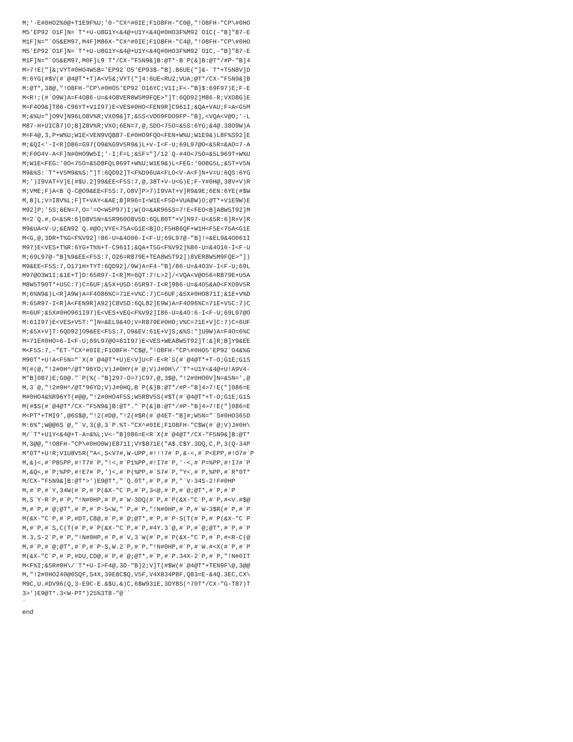M;'-E#0HO2%0@+T1E9F%U;'0-"CX^#0IE;F1O8FH-"C0@,"!O8FH-"CP\#0HO
M5'EP92`O1F]N=`T*+U-U8G1Y<&4@+U1Y<&4Q#0HO3F%M92`O1C(-"B]"87-E
M1F]N="`O5&EM97,M4F]M86X-"CX^#0IE;F1O8FH-"C4@,"!O8FH-"CP\#0HO
M5'EP92`O1F]N=`T*+U-U8G1Y<&4@+U1Y<&4Q#0HO3F%M92`O1C,-"B]"87-E
M1F]N="`O5&EM97,M0F]L9`T*/CX-"F5N9&]B:@T*-B`P(&]B:@T*/#P-"B]4
M>7!E("]&;VYT#0HO4W5B='EP92`O5'EP93$-"B].86UE("]&-`T*+T5N8V]D
M:6YG(#$V(#`@4@T*+T)A<V5&;VYT("]4:6UE<RU2;VUA;@T*/CX-"F5N9&]B
M:@T*,38@,"!O8FH-"CP\#0HO5'EP92`O16YC;V1I;F<-"B]$:69F97)E;F-E
M<R!;(#`O9W)A=F4O86-U=&4O8VER8W5M9FQE>"]T:6QD92]M86-R;VXO8G)E
M=F4O9&]T86-C96YT+V1I97)E<VES#0HO<FEN9R]C961I;&QA+VAU;F=A<G5M
M;&%U="]O9V]N96LO8V%R;VXO9&]T;&5S<VDO9FDO9FP-"B],<VQA<V@O;'-L
M87-H+UIC87)O;B]Z8V%R;VXO;6EN=7,@,SDO<75O=&5S:6YG;&4@.38O9W)A
M=F4@,3,P+W%U;W1E<VEN9VQB87-E#0HO9FQO<FEN+W%U;W1E9&)L8F%S92]E
M;&QI<'-I<R]D86=G97(O9&%G9V5R9&)L+V-I<F-U;69L97@O<&5R=&AO=7-A
M;F0O4V-A<F]N#0HO9W5I;'-I;F=L;&5F="]/12`Q-#4O<75O=&5L969T+W%U
M;W1E<FEG:'0O<75O=&5D8FQL969T+W%U;W1E9&)L<FEG:'0O8G5L;&5T+V5N
M9&%S:`T*+V5M9&%S:"]T:6QD92]T<F%D96UA<FLO<V-A<F]N+V=U:6QS:6YG
M;')I9VAT+V]E(#$U.2]99&EE<F5S:7,@,38T+V-U<G)E;F-Y#0H@,38V+V)R
M;VME;F)A<B`Q-C@O9&EE<F5S:7,O8V]P>7)I9VAT+V]R9&9E;6EN:6YE(#$W
M,B]L;V=I8V%L;F]T+VAY<&AE;B]R96=I<W1E<F5D+VUA8W)O;@T*+V1E9W)E
M92]P;'5S;6EN=7,O='=O<W5P97)I;W(O=&AR965S=7!E<FEO<B]A8W5T92]M
M=2`Q.#,O<&5R:6]D8V5N=&5R960O8V5D:6QL80T*+V]N97-U<&5R:6]R+V]R
M9&UA<V-U;&EN92`Q.#@O;VYE<75A<G1E<B]O;F5H86QF+W1H<F5E<75A<G1E
M<G,@,3DR+T%G<F%V92]!86-U=&4O06-I<F-U;69L97@-"B]!=&EL9&4O061I
M97)E<VES+T%R:6YG+T%%+T-C961I;&QA+T5G<F%V92]%86-U=&4O16-I<F-U
M;69L97@-"B]%9&EE<F5S:7,O26=R879E+TEA8W5T92])8VER8W5M9FQE>"])
M9&EE<F5S:7,O171H+TYT:6QD92]/9W)A=F4-"B]/86-U=&4O3V-I<F-U;69L
M97@O3W1I;&1E+T]D:65R97-I<R]M=6QT:7!L>2]/<VQA<V@O56=R879E+U5A
M8W5T90T*+U5C:7)C=6UF;&5X+U5D:65R97-I<R]986-U=&4O5&AO<FXO9V5R
M;6%N9&)L<R]A9W)A=F4O86%C=71E+V%C:7)C=6UF;&5X#0HO871I;&1E+V%D
M:65R97-I<R]A<FEN9R]A92]C8V5D:6QL82]E9W)A=F4O96%C=71E+V5C:7)C
M=6UF;&5X#0HO961I97)E<VES+VEG<F%V92]I86-U=&4O:6-I<F-U;69L97@O
M:61I97)E<VES+V5T:"]N=&EL9&4O;V=R879E#0HO;V%C=71E+V]C:7)C=6UF
M;&5X+V]T:6QD92]O9&EE<F5S:7,O9&EV:61E+V]S;&%S:"]U9W)A=F4O=6%C
M=71E#0HO=6-I<F-U;69L97@O=61I97)E<VES+WEA8W5T92]T:&]R;B]Y9&EE
M<F5S:7,-"ET-"CX^#0IE;F1O8FH-"C$@,"!O8FH-"CP\#0HO5'EP92`O4&%G
M90T*+U!A<F5N="`X(#`@4@T*+U)E<V]U<F-E<R`S(#`@4@T*+T-O;G1E;G1S
M(#(@,"!2#0H^/@T*96YD;V)J#0HY(#`@;V)J#0H\/`T*+U1Y<&4@+U!A9V4-
M"B]087)E;G0@."`P(%(-"B]297-O=7)C97,@,3$@,"!2#0HO0V]N=&5N=',@
M,3`@,"!2#0H^/@T*96YD;V)J#0HQ,B`P(&]B:@T*/#P-"B]4>7!E("]086=E
M#0HO4&%R96YT(#@@,"!2#0HO4F5S;W5R8V5S(#$T(#`@4@T*+T-O;G1E;G1S
M(#$S(#`@4@T*/CX-"F5N9&]B:@T*."`P(&]B:@T*/#P-"B]4>7!E("]086=E
M<PT*+TMI9',@6S$@,"!2(#D@,"!2(#$R(#`@4ET-"B]#;W5N="`S#0HO365D
M:6%";W@@6S`@,"`V,3(@,3`P.%T-"CX^#0IE;F1O8FH-"C$W(#`@;V)J#0H\
M/`T*+U1Y<&4@+T-A=&%L;V<-"B]086=E<R`X(#`@4@T*/CX-"F5N9&]B:@T*
M,3@@,"!O8FH-"CP\#0HO0W)E871I;VY$871E("A$.C$Y.3DQ,C,P,3(Q-34P
M*0T*+U!R;V1U8V5R("A<,S<V7#,W-UPP,#!!!7#`P,&-<,#`P<EPP,#!O7#`P
M,&)<,#`P85PP,#!T7#`P,"!<,#`P1%PP,#!I7#`P,'-<,#`P=%PP,#!I7#`P
M,&Q<,#`P;%PP,#!E7#`P,')<,#`P(%PP,#`S7#`P,"Y<,#`P,%PP,#`R*0T*
M/CX-"F5N9&]B:@T*>')E9@T*,"`Q.0T*,#`P,#`P,"`V-34S-2!F#0HP
M,#`P,#`Y,34W(#`P,#`P(&X-"C`P,#`P,3<@,#`P,#`@;@T*,#`P,#`P
M,S`Y-R`P,#`P,"!N#0HP,#`P,#`W-3DQ(#`P,#`P(&X-"C`P,#`P,#<V.#$@
M,#`P,#`@;@T*,#`P,#`P-S<W,"`P,#`P,"!N#0HP,#`P,#`W-3$R(#`P,#`P
M(&X-"C`P,#`P,#DT,C8@,#`P,#`@;@T*,#`P,#`P-S(T(#`P,#`P(&X-"C`P
M,#`P,#`S,C(T(#`P,#`P(&X-"C`P,#`P,#4Y.3`@,#`P,#`@;@T*,#`P,#`P
M.3,S-2`P,#`P,"!N#0HP,#`P,#`V,3`W(#`P,#`P(&X-"C`P,#`P,#<R-C(@
M,#`P,#`@;@T*,#`P,#`P-S,W.2`P,#`P,"!N#0HP,#`P,#`W.#<X(#`P,#`P
M(&X-"C`P,#`P,#DU,CD@,#`P,#`@;@T*,#`P,#`P.34X-2`P,#`P,"!N#0IT
M<F%I;&5R#0H\/`T*+U-I>F4@,3D-"B]2;V]T(#$W(#`@4@T*+TEN9F\@,3@@
M,"!2#0HO240@6SQF,S4X,39E8C$Q,V5F,V4X834P8F,Q83=E-&4Q.3EC,CX\
M9C,U.#DV96(Q,3-E9C-E.&$U,&)C,6$W931E,3DY8S(^70T*/CX-"G-T87)T
3>')E9@T*.3<W-PT*)25%3T8-"@``
`
end